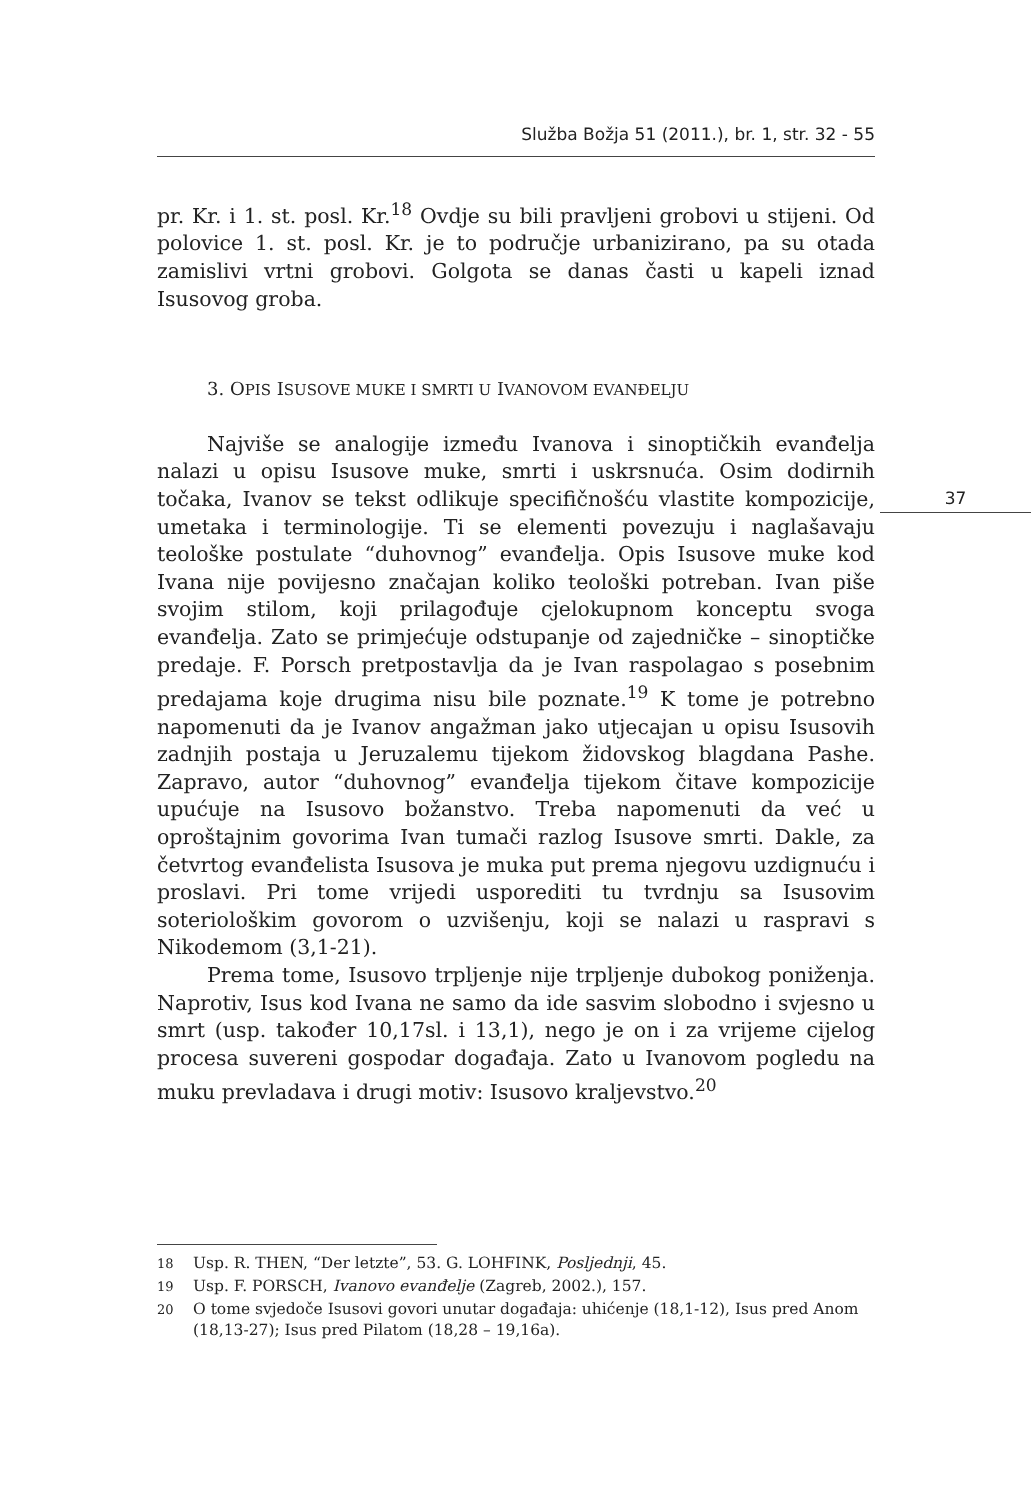Služba Božja 51 (2011.), br. 1, str. 32 - 55
37
pr. Kr. i 1. st. posl. Kr.<sup>18</sup> Ovdje su bili pravljeni grobovi u stijeni. Od polovice 1. st. posl. Kr. je to područje urbanizirano, pa su otada zamislivi vrtni grobovi. Golgota se danas časti u kapeli iznad Isusovog groba.
3. OPIS ISUSOVE MUKE I SMRTI U IVANOVOM EVANĐELJU
Najviše se analogije između Ivanova i sinoptičkih evanđelja nalazi u opisu Isusove muke, smrti i uskrsnuća. Osim dodirnih točaka, Ivanov se tekst odlikuje specifičnošću vlastite kompozicije, umetaka i terminologije. Ti se elementi povezuju i naglašavaju teološke postulate “duhovnog” evanđelja. Opis Isusove muke kod Ivana nije povijesno značajan koliko teološki potreban. Ivan piše svojim stilom, koji prilagođuje cjelokupnom konceptu svoga evanđelja. Zato se primjećuje odstupanje od zajedničke – sinoptičke predaje. F. Porsch pretpostavlja da je Ivan raspolagao s posebnim predajama koje drugima nisu bile poznate.<sup>19</sup> K tome je potrebno napomenuti da je Ivanov angažman jako utjecajan u opisu Isusovih zadnjih postaja u Jeruzalemu tijekom židovskog blagdana Pashe. Zapravo, autor “duhovnog” evanđelja tijekom čitave kompozicije upućuje na Isusovo božanstvo. Treba napomenuti da već u oproštajnim govorima Ivan tumači razlog Isusove smrti. Dakle, za četvrtog evanđelista Isusova je muka put prema njegovu uzdignuću i proslavi. Pri tome vrijedi usporediti tu tvrdnju sa Isusovim soteriološkim govorom o uzvišenju, koji se nalazi u raspravi s Nikodemom (3,1-21).
Prema tome, Isusovo trpljenje nije trpljenje dubokog poniženja. Naprotiv, Isus kod Ivana ne samo da ide sasvim slobodno i svjesno u smrt (usp. također 10,17sl. i 13,1), nego je on i za vrijeme cijelog procesa suvereni gospodar događaja. Zato u Ivanovom pogledu na muku prevladava i drugi motiv: Isusovo kraljevstvo.<sup>20</sup>
18
Usp. R. THEN, “Der letzte”, 53. G. LOHFINK, Posljednji, 45.
19
Usp. F. PORSCH, Ivanovo evanđelje (Zagreb, 2002.), 157.
20
O tome svjedoče Isusovi govori unutar događaja: uhićenje (18,1-12), Isus pred Anom (18,13-27); Isus pred Pilatom (18,28 – 19,16a).